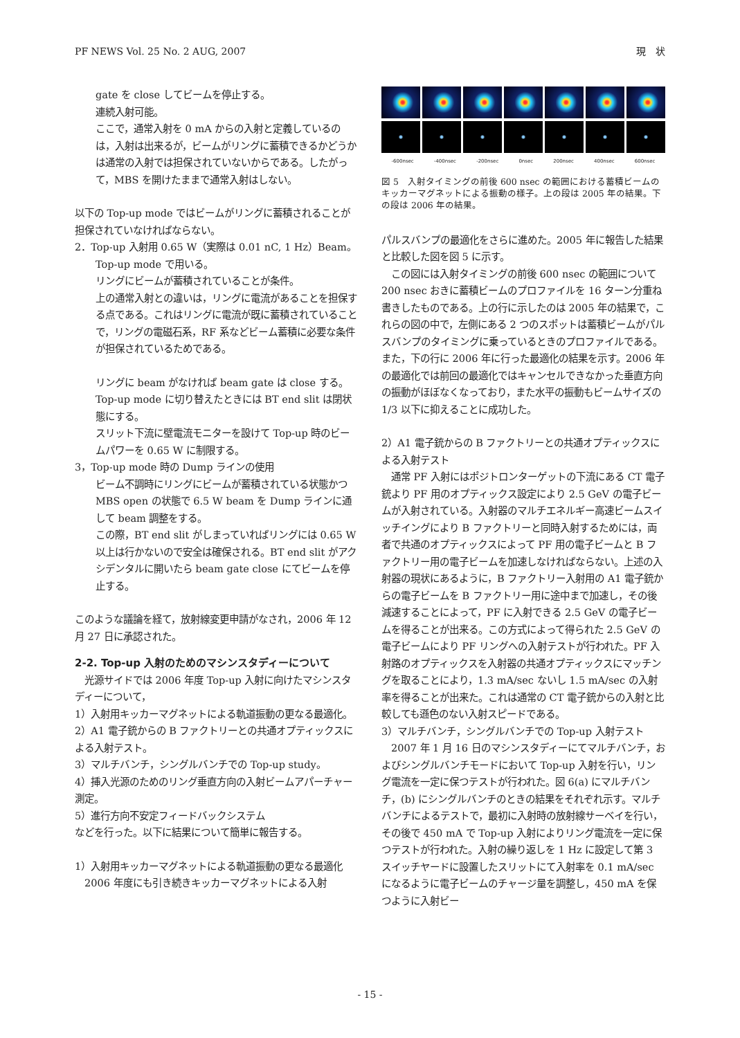PF NEWS Vol. 25 No. 2 AUG, 2007 現　状
gate を close してビームを停止する。
連続入射可能。
ここで，通常入射を 0 mA からの入射と定義しているのは，入射は出来るが，ビームがリングに蓄積できるかどうかは通常の入射では担保されていないからである。したがって，MBS を開けたままで通常入射はしない。
以下の Top-up mode ではビームがリングに蓄積されることが担保されていなければならない。
2．Top-up 入射用 0.65 W（実際は 0.01 nC, 1 Hz）Beam。
Top-up mode で用いる。
リングにビームが蓄積されていることが条件。
上の通常入射との違いは，リングに電流があることを担保する点である。これはリングに電流が既に蓄積されていることで，リングの電磁石系，RF 系などビーム蓄積に必要な条件が担保されているためである。
リングに beam がなければ beam gate は close する。
Top-up mode に切り替えたときには BT end slit は閉状態にする。
スリット下流に壁電流モニターを設けて Top-up 時のビームパワーを 0.65 W に制限する。
3，Top-up mode 時の Dump ラインの使用
ビーム不調時にリングにビームが蓄積されている状態かつ MBS open の状態で 6.5 W beam を Dump ラインに通して beam 調整をする。
この際，BT end slit がしまっていればリングには 0.65 W 以上は行かないので安全は確保される。BT end slit がアクシデンタルに開いたら beam gate close にてビームを停止する。
このような議論を経て，放射線変更申請がなされ，2006 年 12 月 27 日に承認された。
2-2. Top-up 入射のためのマシンスタディーについて
　光源サイドでは 2006 年度 Top-up 入射に向けたマシンスタディーについて，
1）入射用キッカーマグネットによる軌道振動の更なる最適化。
2）A1 電子銃からの B ファクトリーとの共通オプティックスによる入射テスト。
3）マルチバンチ，シングルバンチでの Top-up study。
4）挿入光源のためのリング垂直方向の入射ビームアパーチャー測定。
5）進行方向不安定フィードバックシステム
などを行った。以下に結果について簡単に報告する。
1）入射用キッカーマグネットによる軌道振動の更なる最適化
　2006 年度にも引き続きキッカーマグネットによる入射
-600nsec -400nsec -200nsec 0nsec 200nsec 400nsec 600nsec
図 5　入射タイミングの前後 600 nsec の範囲における蓄積ビームのキッカーマグネットによる振動の様子。上の段は 2005 年の結果。下の段は 2006 年の結果。
パルスバンプの最適化をさらに進めた。2005 年に報告した結果と比較した図を図 5 に示す。
　この図には入射タイミングの前後 600 nsec の範囲について 200 nsec おきに蓄積ビームのプロファイルを 16 ターン分重ね書きしたものである。上の行に示したのは 2005 年の結果で，これらの図の中で，左側にある 2 つのスポットは蓄積ビームがパルスバンプのタイミングに乗っているときのプロファイルである。また，下の行に 2006 年に行った最適化の結果を示す。2006 年の最適化では前回の最適化ではキャンセルできなかった垂直方向の振動がほぼなくなっており，また水平の振動もビームサイズの 1/3 以下に抑えることに成功した。
2）A1 電子銃からの B ファクトリーとの共通オプティックスによる入射テスト
　通常 PF 入射にはポジトロンターゲットの下流にある CT 電子銃より PF 用のオプティックス設定により 2.5 GeV の電子ビームが入射されている。入射器のマルチエネルギー高速ビームスイッチイングにより B ファクトリーと同時入射するためには，両者で共通のオプティックスによって PF 用の電子ビームと B ファクトリー用の電子ビームを加速しなければならない。上述の入射器の現状にあるように，B ファクトリー入射用の A1 電子銃からの電子ビームを B ファクトリー用に途中まで加速し，その後減速することによって，PF に入射できる 2.5 GeV の電子ビームを得ることが出来る。この方式によって得られた 2.5 GeV の電子ビームにより PF リングへの入射テストが行われた。PF 入射路のオプティックスを入射器の共通オプティックスにマッチングを取ることにより，1.3 mA/sec ないし 1.5 mA/sec の入射率を得ることが出来た。これは通常の CT 電子銃からの入射と比較しても遜色のない入射スピードである。
3）マルチバンチ，シングルバンチでの Top-up 入射テスト
　2007 年 1 月 16 日のマシンスタディーにてマルチバンチ，およびシングルバンチモードにおいて Top-up 入射を行い，リング電流を一定に保つテストが行われた。図 6(a) にマルチバンチ，(b) にシングルバンチのときの結果をそれぞれ示す。マルチバンチによるテストで，最初に入射時の放射線サーベイを行い，その後で 450 mA で Top-up 入射によりリング電流を一定に保つテストが行われた。入射の繰り返しを 1 Hz に設定して第 3 スイッチヤードに設置したスリットにて入射率を 0.1 mA/sec になるように電子ビームのチャージ量を調整し，450 mA を保つように入射ビー
- 15 -